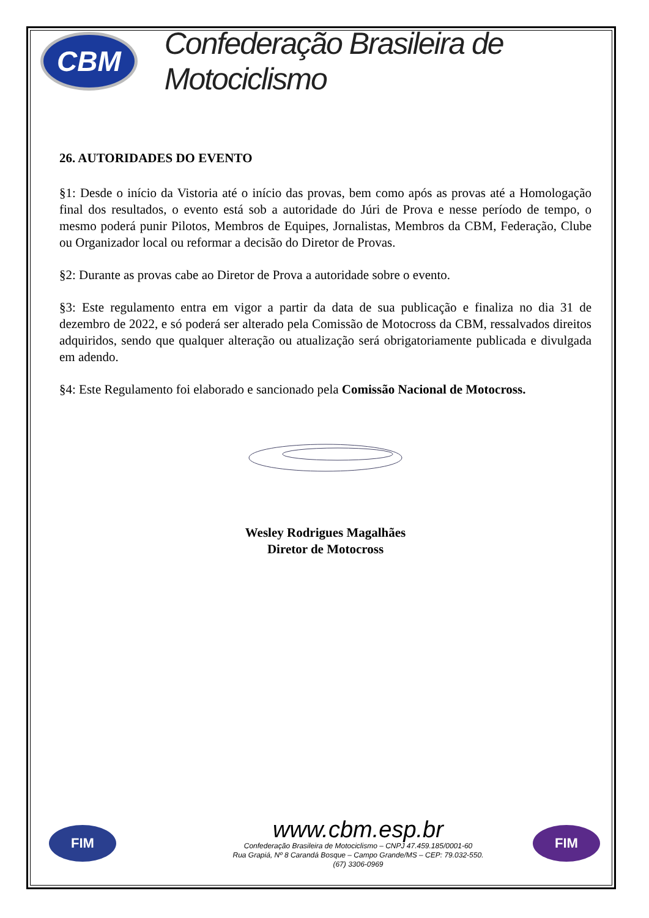CBM
Confederação Brasileira de Motociclismo
26. AUTORIDADES DO EVENTO
§1: Desde o início da Vistoria até o início das provas, bem como após as provas até a Homologação final dos resultados, o evento está sob a autoridade do Júri de Prova e nesse período de tempo, o mesmo poderá punir Pilotos, Membros de Equipes, Jornalistas, Membros da CBM, Federação, Clube ou Organizador local ou reformar a decisão do Diretor de Provas.
§2: Durante as provas cabe ao Diretor de Prova a autoridade sobre o evento.
§3: Este regulamento entra em vigor a partir da data de sua publicação e finaliza no dia 31 de dezembro de 2022, e só poderá ser alterado pela Comissão de Motocross da CBM, ressalvados direitos adquiridos, sendo que qualquer alteração ou atualização será obrigatoriamente publicada e divulgada em adendo.
§4: Este Regulamento foi elaborado e sancionado pela Comissão Nacional de Motocross.
Wesley Rodrigues Magalhães
Diretor de Motocross
FIM
www.cbm.esp.br
Confederação Brasileira de Motociclismo – CNPJ 47.459.185/0001-60
Rua Grapiá, Nº 8 Carandá Bosque – Campo Grande/MS – CEP: 79.032-550.
(67) 3306-0969
FIM